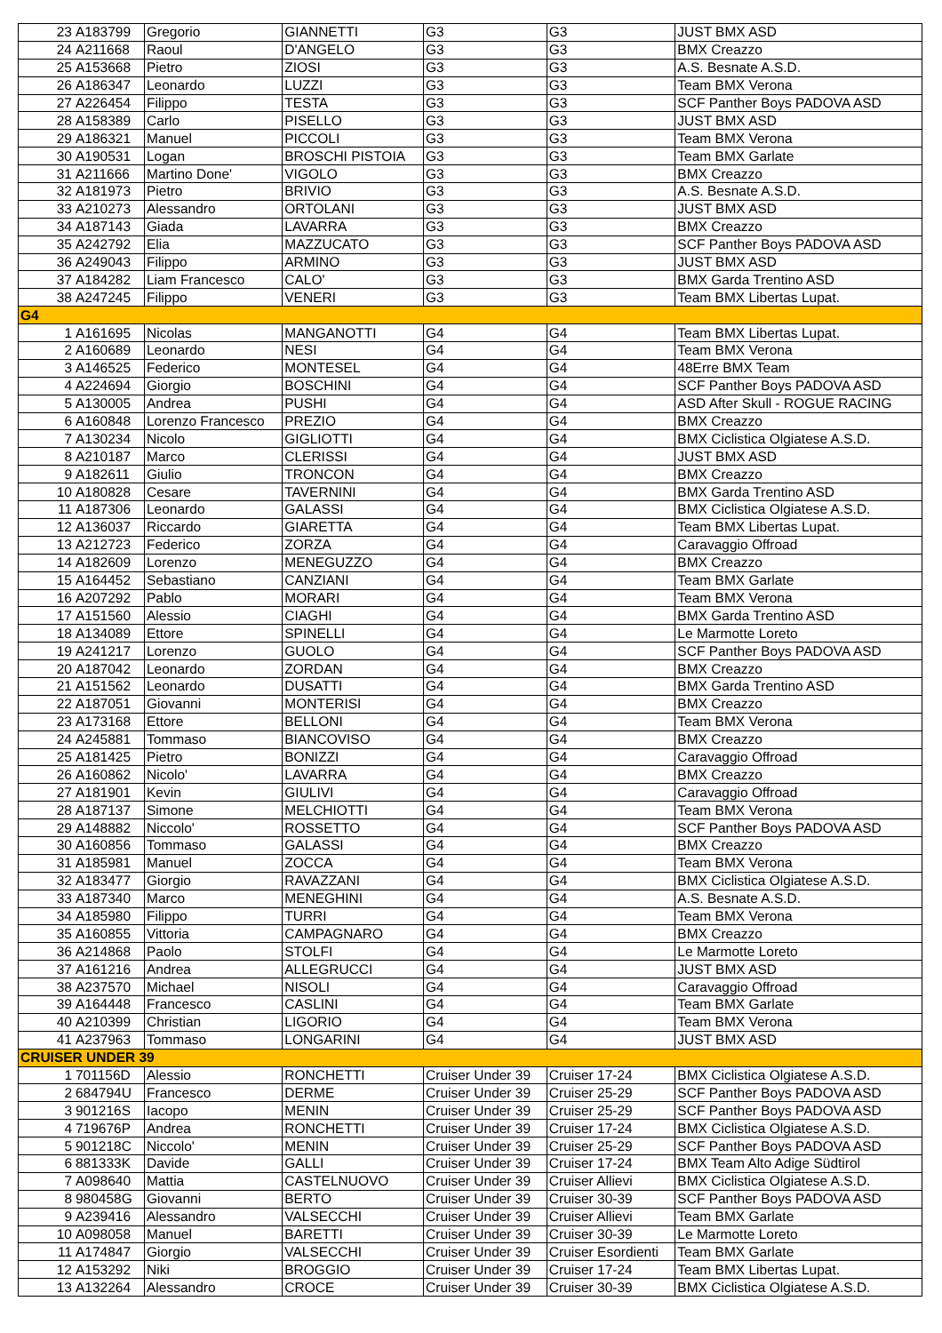| 23 | A183799 | Gregorio | GIANNETTI | G3 | G3 | JUST BMX ASD |
| 24 | A211668 | Raoul | D'ANGELO | G3 | G3 | BMX Creazzo |
| 25 | A153668 | Pietro | ZIOSI | G3 | G3 | A.S. Besnate A.S.D. |
| 26 | A186347 | Leonardo | LUZZI | G3 | G3 | Team BMX Verona |
| 27 | A226454 | Filippo | TESTA | G3 | G3 | SCF Panther Boys PADOVA ASD |
| 28 | A158389 | Carlo | PISELLO | G3 | G3 | JUST BMX ASD |
| 29 | A186321 | Manuel | PICCOLI | G3 | G3 | Team BMX Verona |
| 30 | A190531 | Logan | BROSCHI PISTOIA | G3 | G3 | Team BMX Garlate |
| 31 | A211666 | Martino Done' | VIGOLO | G3 | G3 | BMX Creazzo |
| 32 | A181973 | Pietro | BRIVIO | G3 | G3 | A.S. Besnate A.S.D. |
| 33 | A210273 | Alessandro | ORTOLANI | G3 | G3 | JUST BMX ASD |
| 34 | A187143 | Giada | LAVARRA | G3 | G3 | BMX Creazzo |
| 35 | A242792 | Elia | MAZZUCATO | G3 | G3 | SCF Panther Boys PADOVA ASD |
| 36 | A249043 | Filippo | ARMINO | G3 | G3 | JUST BMX ASD |
| 37 | A184282 | Liam Francesco | CALO' | G3 | G3 | BMX Garda Trentino ASD |
| 38 | A247245 | Filippo | VENERI | G3 | G3 | Team BMX Libertas Lupat. |
| G4 | | | | | | |
| 1 | A161695 | Nicolas | MANGANOTTI | G4 | G4 | Team BMX Libertas Lupat. |
| 2 | A160689 | Leonardo | NESI | G4 | G4 | Team BMX Verona |
| 3 | A146525 | Federico | MONTESEL | G4 | G4 | 48Erre BMX Team |
| 4 | A224694 | Giorgio | BOSCHINI | G4 | G4 | SCF Panther Boys PADOVA ASD |
| 5 | A130005 | Andrea | PUSHI | G4 | G4 | ASD After Skull - ROGUE RACING |
| 6 | A160848 | Lorenzo Francesco | PREZIO | G4 | G4 | BMX Creazzo |
| 7 | A130234 | Nicolo | GIGLIOTTI | G4 | G4 | BMX Ciclistica Olgiatese A.S.D. |
| 8 | A210187 | Marco | CLERISSI | G4 | G4 | JUST BMX ASD |
| 9 | A182611 | Giulio | TRONCON | G4 | G4 | BMX Creazzo |
| 10 | A180828 | Cesare | TAVERNINI | G4 | G4 | BMX Garda Trentino ASD |
| 11 | A187306 | Leonardo | GALASSI | G4 | G4 | BMX Ciclistica Olgiatese A.S.D. |
| 12 | A136037 | Riccardo | GIARETTA | G4 | G4 | Team BMX Libertas Lupat. |
| 13 | A212723 | Federico | ZORZA | G4 | G4 | Caravaggio Offroad |
| 14 | A182609 | Lorenzo | MENEGUZZO | G4 | G4 | BMX Creazzo |
| 15 | A164452 | Sebastiano | CANZIANI | G4 | G4 | Team BMX Garlate |
| 16 | A207292 | Pablo | MORARI | G4 | G4 | Team BMX Verona |
| 17 | A151560 | Alessio | CIAGHI | G4 | G4 | BMX Garda Trentino ASD |
| 18 | A134089 | Ettore | SPINELLI | G4 | G4 | Le Marmotte Loreto |
| 19 | A241217 | Lorenzo | GUOLO | G4 | G4 | SCF Panther Boys PADOVA ASD |
| 20 | A187042 | Leonardo | ZORDAN | G4 | G4 | BMX Creazzo |
| 21 | A151562 | Leonardo | DUSATTI | G4 | G4 | BMX Garda Trentino ASD |
| 22 | A187051 | Giovanni | MONTERISI | G4 | G4 | BMX Creazzo |
| 23 | A173168 | Ettore | BELLONI | G4 | G4 | Team BMX Verona |
| 24 | A245881 | Tommaso | BIANCOVISO | G4 | G4 | BMX Creazzo |
| 25 | A181425 | Pietro | BONIZZI | G4 | G4 | Caravaggio Offroad |
| 26 | A160862 | Nicolo' | LAVARRA | G4 | G4 | BMX Creazzo |
| 27 | A181901 | Kevin | GIULIVI | G4 | G4 | Caravaggio Offroad |
| 28 | A187137 | Simone | MELCHIOTTI | G4 | G4 | Team BMX Verona |
| 29 | A148882 | Niccolo' | ROSSETTO | G4 | G4 | SCF Panther Boys PADOVA ASD |
| 30 | A160856 | Tommaso | GALASSI | G4 | G4 | BMX Creazzo |
| 31 | A185981 | Manuel | ZOCCA | G4 | G4 | Team BMX Verona |
| 32 | A183477 | Giorgio | RAVAZZANI | G4 | G4 | BMX Ciclistica Olgiatese A.S.D. |
| 33 | A187340 | Marco | MENEGHINI | G4 | G4 | A.S. Besnate A.S.D. |
| 34 | A185980 | Filippo | TURRI | G4 | G4 | Team BMX Verona |
| 35 | A160855 | Vittoria | CAMPAGNARO | G4 | G4 | BMX Creazzo |
| 36 | A214868 | Paolo | STOLFI | G4 | G4 | Le Marmotte Loreto |
| 37 | A161216 | Andrea | ALLEGRUCCI | G4 | G4 | JUST BMX ASD |
| 38 | A237570 | Michael | NISOLI | G4 | G4 | Caravaggio Offroad |
| 39 | A164448 | Francesco | CASLINI | G4 | G4 | Team BMX Garlate |
| 40 | A210399 | Christian | LIGORIO | G4 | G4 | Team BMX Verona |
| 41 | A237963 | Tommaso | LONGARINI | G4 | G4 | JUST BMX ASD |
| CRUISER UNDER 39 | | | | | | |
| 1 | 701156D | Alessio | RONCHETTI | Cruiser Under 39 | Cruiser 17-24 | BMX Ciclistica Olgiatese A.S.D. |
| 2 | 684794U | Francesco | DERME | Cruiser Under 39 | Cruiser 25-29 | SCF Panther Boys PADOVA ASD |
| 3 | 901216S | Iacopo | MENIN | Cruiser Under 39 | Cruiser 25-29 | SCF Panther Boys PADOVA ASD |
| 4 | 719676P | Andrea | RONCHETTI | Cruiser Under 39 | Cruiser 17-24 | BMX Ciclistica Olgiatese A.S.D. |
| 5 | 901218C | Niccolo' | MENIN | Cruiser Under 39 | Cruiser 25-29 | SCF Panther Boys PADOVA ASD |
| 6 | 881333K | Davide | GALLI | Cruiser Under 39 | Cruiser 17-24 | BMX Team Alto Adige Südtirol |
| 7 | A098640 | Mattia | CASTELNUOVO | Cruiser Under 39 | Cruiser Allievi | BMX Ciclistica Olgiatese A.S.D. |
| 8 | 980458G | Giovanni | BERTO | Cruiser Under 39 | Cruiser 30-39 | SCF Panther Boys PADOVA ASD |
| 9 | A239416 | Alessandro | VALSECCHI | Cruiser Under 39 | Cruiser Allievi | Team BMX Garlate |
| 10 | A098058 | Manuel | BARETTI | Cruiser Under 39 | Cruiser 30-39 | Le Marmotte Loreto |
| 11 | A174847 | Giorgio | VALSECCHI | Cruiser Under 39 | Cruiser Esordienti | Team BMX Garlate |
| 12 | A153292 | Niki | BROGGIO | Cruiser Under 39 | Cruiser 17-24 | Team BMX Libertas Lupat. |
| 13 | A132264 | Alessandro | CROCE | Cruiser Under 39 | Cruiser 30-39 | BMX Ciclistica Olgiatese A.S.D. |